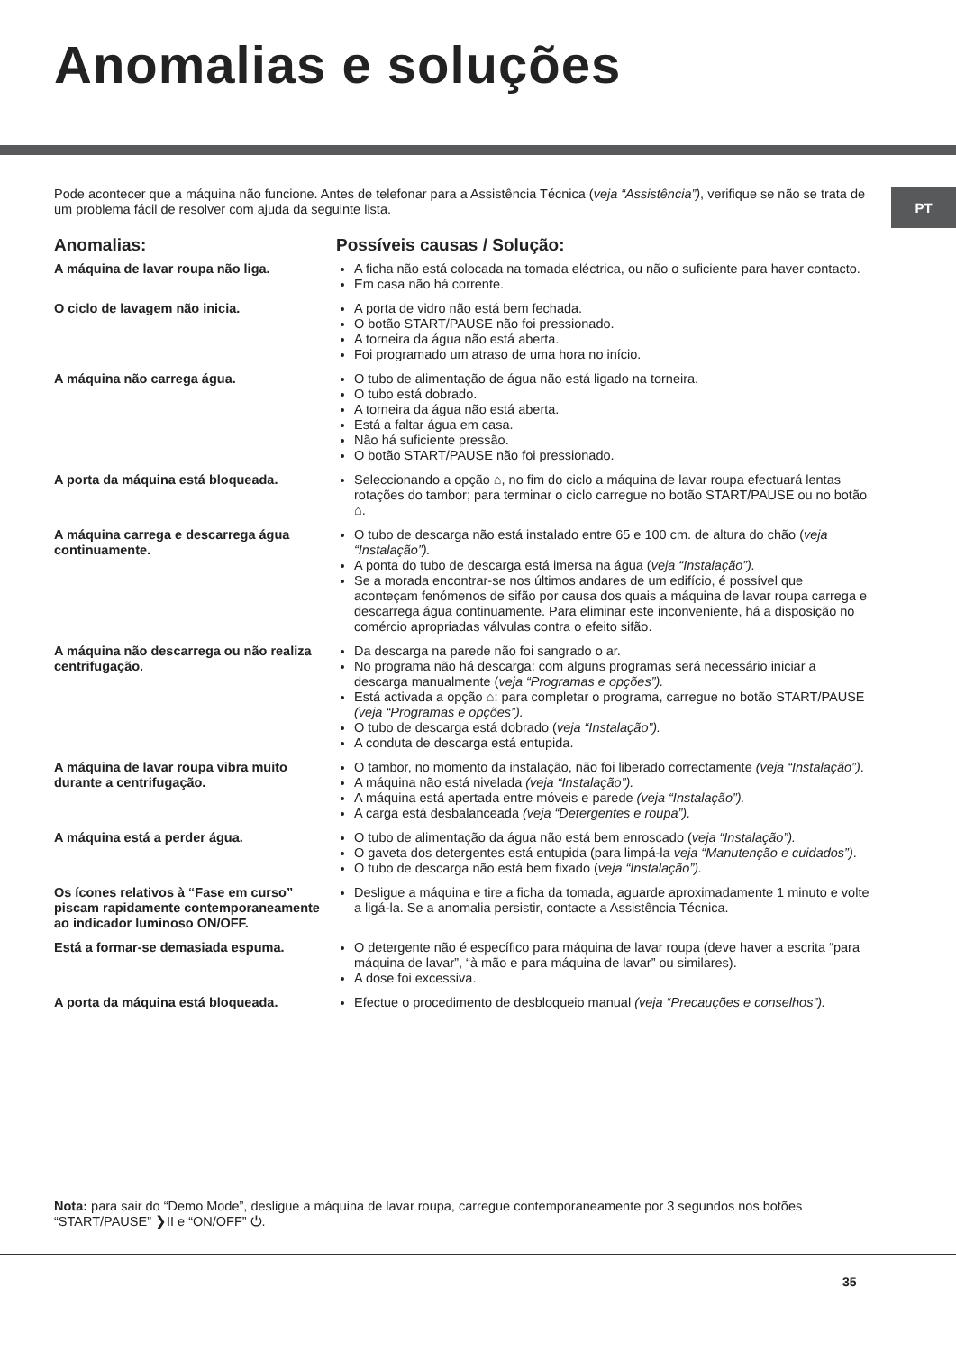Anomalias e soluções
PT
Pode acontecer que a máquina não funcione. Antes de telefonar para a Assistência Técnica (veja “Assistência”), verifique se não se trata de um problema fácil de resolver com ajuda da seguinte lista.
Anomalias: Possíveis causas / Solução:
A máquina de lavar roupa não liga. A ficha não está colocada na tomada eléctrica, ou não o suficiente para haver contacto.
Em casa não há corrente.
O ciclo de lavagem não inicia. A porta de vidro não está bem fechada.
O botão START/PAUSE não foi pressionado.
A torneira da água não está aberta.
Foi programado um atraso de uma hora no início.
A máquina não carrega água. O tubo de alimentação de água não está ligado na torneira.
O tubo está dobrado.
A torneira da água não está aberta.
Está a faltar água em casa.
Não há suficiente pressão.
O botão START/PAUSE não foi pressionado.
A porta da máquina está bloqueada. Seleccionando a opção ⌂, no fim do ciclo a máquina de lavar roupa efectuará lentas rotações do tambor; para terminar o ciclo carregue no botão START/PAUSE ou no botão ⌂.
A máquina carrega e descarrega água continuamente.
O tubo de descarga não está instalado entre 65 e 100 cm. de altura do chão (veja “Instalação”).
A ponta do tubo de descarga está imersa na água (veja “Instalação”).
Se a morada encontrar-se nos últimos andares de um edifício, é possível que aconteçam fenómenos de sifão por causa dos quais a máquina de lavar roupa carrega e descarrega água continuamente. Para eliminar este inconveniente, há a disposição no comércio apropriadas válvulas contra o efeito sifão.
A máquina não descarrega ou não realiza centrifugação.
Da descarga na parede não foi sangrado o ar.
No programa não há descarga: com alguns programas será necessário iniciar a descarga manualmente (veja “Programas e opções”).
Está activada a opção ⌂: para completar o programa, carregue no botão START/PAUSE (veja “Programas e opções”).
O tubo de descarga está dobrado (veja “Instalação”).
A conduta de descarga está entupida.
A máquina de lavar roupa vibra muito durante a centrifugação.
O tambor, no momento da instalação, não foi liberado correctamente (veja “Instalação”).
A máquina não está nivelada (veja “Instalação”).
A máquina está apertada entre móveis e parede (veja “Instalação”).
A carga está desbalanceada (veja “Detergentes e roupa”).
A máquina está a perder água. O tubo de alimentação da água não está bem enroscado (veja “Instalação”).
O gaveta dos detergentes está entupida (para limpá-la veja “Manutenção e cuidados”).
O tubo de descarga não está bem fixado (veja “Instalação”).
Os ícones relativos à “Fase em curso” piscam rapidamente contemporaneamente ao indicador luminoso ON/OFF.
Desligue a máquina e tire a ficha da tomada, aguarde aproximadamente 1 minuto e volte a ligá-la. Se a anomalia persistir, contacte a Assistência Técnica.
Está a formar-se demasiada espuma. O detergente não é específico para máquina de lavar roupa (deve haver a escrita “para máquina de lavar”, “à mão e para máquina de lavar” ou similares).
A dose foi excessiva.
A porta da máquina está bloqueada. Efectue o procedimento de desbloqueio manual (veja “Precauções e conselhos”).
Nota: para sair do “Demo Mode”, desligue a máquina de lavar roupa, carregue contemporaneamente por 3 segundos nos botões “START/PAUSE” ❯II e “ON/OFF” ⏻.
35